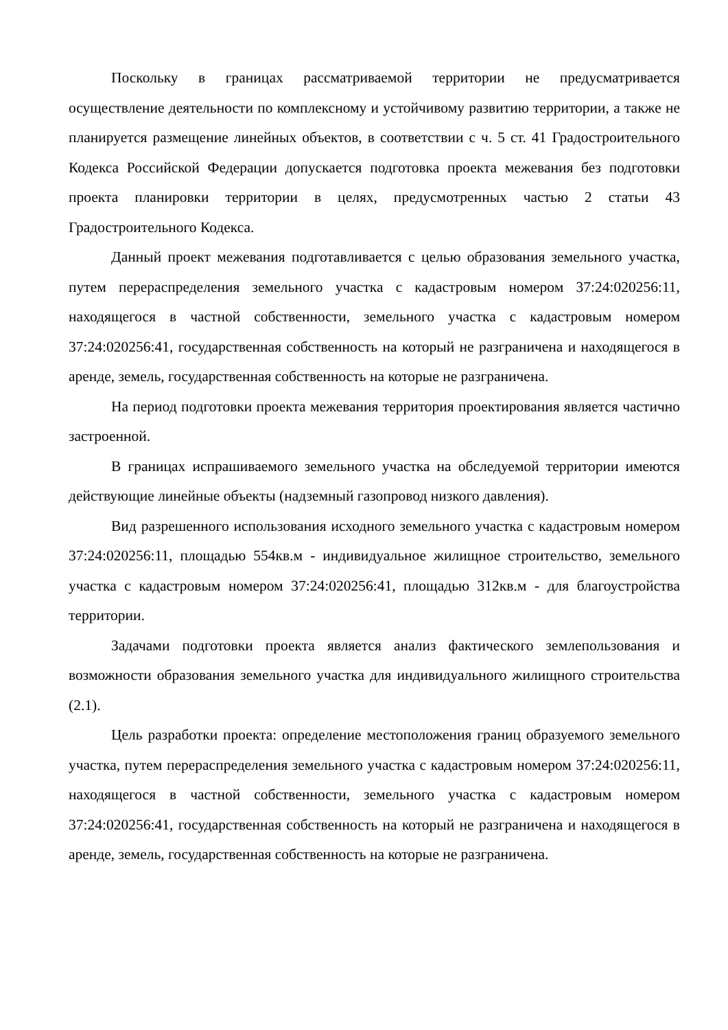Поскольку в границах рассматриваемой территории не предусматривается осуществление деятельности по комплексному и устойчивому развитию территории, а также не планируется размещение линейных объектов, в соответствии с ч. 5 ст. 41 Градостроительного Кодекса Российской Федерации допускается подготовка проекта межевания без подготовки проекта планировки территории в целях, предусмотренных частью 2 статьи 43 Градостроительного Кодекса.
Данный проект межевания подготавливается с целью образования земельного участка, путем перераспределения земельного участка с кадастровым номером 37:24:020256:11, находящегося в частной собственности, земельного участка с кадастровым номером 37:24:020256:41, государственная собственность на который не разграничена и находящегося в аренде, земель, государственная собственность на которые не разграничена.
На период подготовки проекта межевания территория проектирования является частично застроенной.
В границах испрашиваемого земельного участка на обследуемой территории имеются действующие линейные объекты (надземный газопровод низкого давления).
Вид разрешенного использования исходного земельного участка с кадастровым номером 37:24:020256:11, площадью 554кв.м - индивидуальное жилищное строительство, земельного участка с кадастровым номером 37:24:020256:41, площадью 312кв.м - для благоустройства территории.
Задачами подготовки проекта является анализ фактического землепользования и возможности образования земельного участка для индивидуального жилищного строительства (2.1).
Цель разработки проекта: определение местоположения границ образуемого земельного участка, путем перераспределения земельного участка с кадастровым номером 37:24:020256:11, находящегося в частной собственности, земельного участка с кадастровым номером 37:24:020256:41, государственная собственность на который не разграничена и находящегося в аренде, земель, государственная собственность на которые не разграничена.